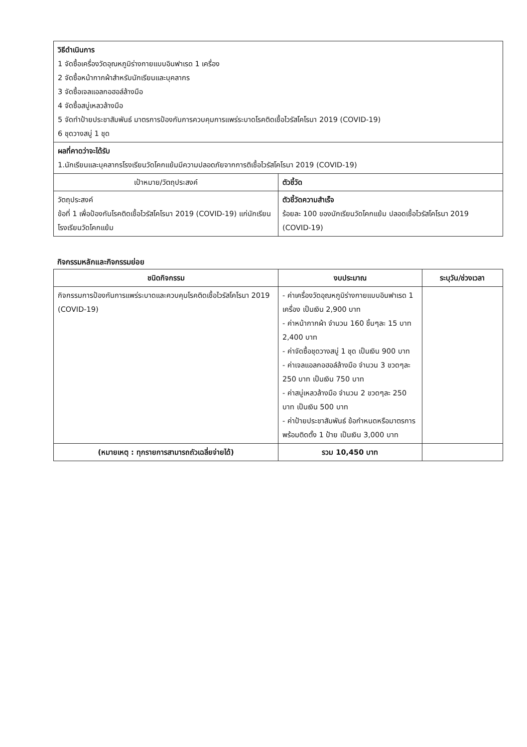| วิธีดำเนินการ 1 จัดซื้อเครื่องวัดอุณหภูมิร่างกายแบบอินฟาเรด 1 เครื่อง 2 จัดซื้อหน้ากากผ้าสำหรับนักเรียนและบุคลากร 3 จัดซื้อเจลแอลกอฮอล์ล้างมือ 4 จัดซื้อสบู่เหลวล้างมือ 5 จัดทำป้ายประชาสัมพันธ์ มาตรการป้องกันการควบคุมการแพร่ระบาดโรคติดเชื้อไวรัสโคโรนา 2019 (COVID-19) 6 ชุดวางสบู่ 1 ชุด | |
| ผลที่คาดว่าจะได้รับ 1.นักเรียนและบุคลากรโรงเรียนวัดโคกแย้มมีความปลอดภัยจากการติเชื้อไวรัสโคโรนา 2019 (COVID-19) | |
| เป้าหมาย/วัตถุประสงค์ | ตัวชี้วัด |
| วัตถุประสงค์ ข้อที่ 1 เพื่อป้องกันโรคติดเชื้อไวรัสโคโรนา 2019 (COVID-19) แก่นักเรียนโรงเรียนวัดโคกแย้ม | ตัวชี้วัดความสำเร็จ ร้อยละ 100 ของนักเรียนวัดโคกแย้ม ปลอดเชื้อไวรัสโคโรนา 2019 (COVID-19) |
กิจกรรมหลักและกิจกรรมย่อย
| ชนิดกิจกรรม | งบประมาณ | ระบุวัน/ช่วงเวลา |
| --- | --- | --- |
| กิจกรรมการป้องกันการแพร่ระบาดและควบคุมโรคติดเชื้อไวรัสโคโรนา 2019 (COVID-19) | - ค่าเครื่องวัดอุณหภูมิร่างกายแบบอินฟาเรด 1 เครื่อง เป็นเงิน 2,900 บาท - ค่าหน้ากากผ้า จำนวน 160 ชิ้นๆละ 15 บาท 2,400 บาท - ค่าจัดซื้อชุดวางสบู่ 1 ชุด เป็นเงิน 900 บาท - ค่าเจลแอลกอฮอล์ล้างมือ จำนวน 3 ขวดๆละ 250 บาท เป็นเงิน 750 บาท - ค่าสบู่เหลวล้างมือ จำนวน 2 ขวดๆละ 250 บาท เป็นเงิน 500 บาท - ค่าป้ายประชาสัมพันธ์ ข้อกำหนดหรือมาตรการพร้อมติดตั้ง 1 ป้าย เป็นเงิน 3,000 บาท | |
| (หมายเหตุ : ทุกรายการสามารถถัวเฉลี่ยจ่ายได้) | รวม 10,450 บาท | |